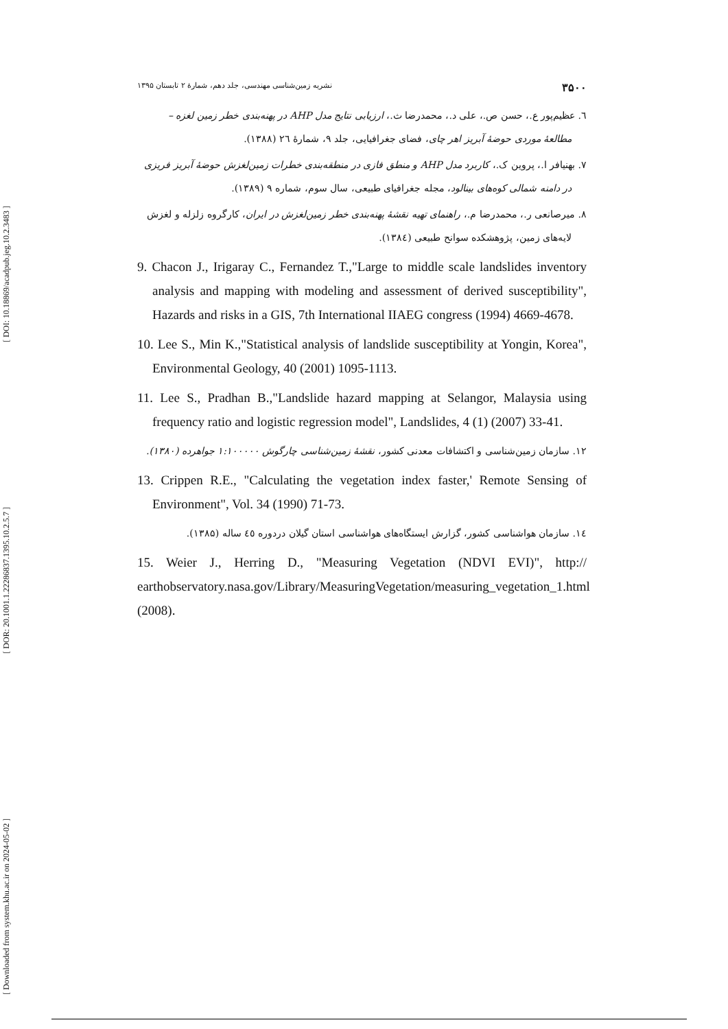[ DOI: 10.18869/acadpub.jeg.10.2.3483 ]
[ DOR: 20.1001.1.22286837.1395.10.2.5.7 ]
[ Downloaded from system.khu.ac.ir on 2024-05-02 ]
۳۵۰۰ نشریه زمین‌شناسی مهندسی، جلد دهم، شمارهٔ ۲ تابستان ۱۳۹۵
٦. عظیم‌پور ع.، حسن ص.، علی د.، محمدرضا ث.، ارزیابی نتایج مدل AHP در پهنه‌بندی خطر زمین لغزه – مطالعهٔ موردی حوضهٔ آبریز اهر چای، فضای جغرافیایی، جلد ۹، شمارهٔ ٢٦ (۱۳۸۸).
۷. بهنیافر ا.، پروین ک.، کاربرد مدل AHP و منطق فازی در منطقه‌بندی خطرات زمین‌لغزش حوضهٔ آبریز فریزی در دامنه شمالی کوه‌های بینالود، مجله جغرافیای طبیعی، سال سوم، شماره ۹ (۱۳۸۹).
۸. میرصانعی ر.، محمدرضا م.، راهنمای تهیه نقشهٔ پهنه‌بندی خطر زمین‌لغزش در ایران، کارگروه زلزله و لغزش لایه‌های زمین، پژوهشکده سوانح طبیعی (١٣٨٤).
9. Chacon J., Irigaray C., Fernandez T.,"Large to middle scale landslides inventory analysis and mapping with modeling and assessment of derived susceptibility", Hazards and risks in a GIS, 7th International IIAEG congress (1994) 4669-4678.
10. Lee S., Min K.,"Statistical analysis of landslide susceptibility at Yongin, Korea", Environmental Geology, 40 (2001) 1095-1113.
11. Lee S., Pradhan B.,"Landslide hazard mapping at Selangor, Malaysia using frequency ratio and logistic regression model", Landslides, 4 (1) (2007) 33-41.
۱۲. سازمان زمین‌شناسی و اکتشافات معدنی کشور، نقشهٔ زمین‌شناسی چارگوش ۱:۱۰۰۰۰۰ جواهرده (۱۳۸۰).
13. Crippen R.E., "Calculating the vegetation index faster,' Remote Sensing of Environment", Vol. 34 (1990) 71-73.
١٤. سازمان هواشناسی کشور، گزارش ایستگاه‌های هواشناسی استان گیلان دردوره ٤٥ ساله (۱۳۸۵).
15. Weier J., Herring D., "Measuring Vegetation (NDVI EVI)", http:// earthobservatory.nasa.gov/Library/MeasuringVegetation/measuring_vegetation_1.html (2008).